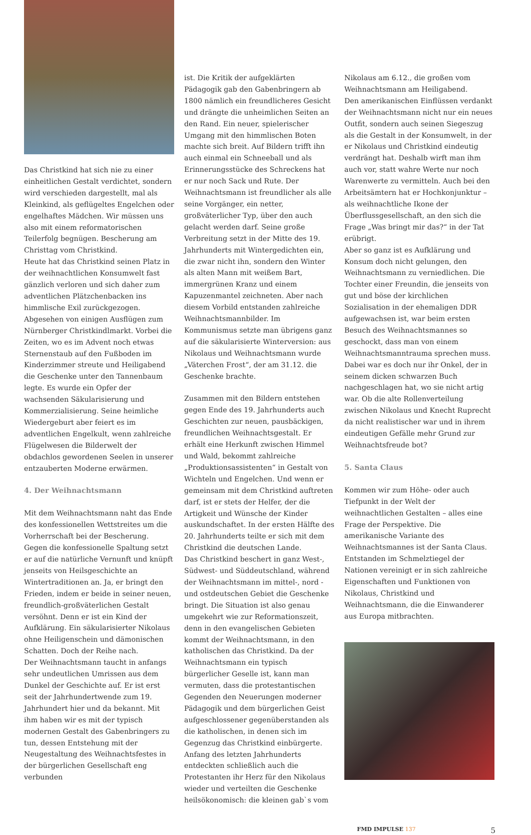Das Christkind hat sich nie zu einer einheitlichen Gestalt verdichtet, sondern wird verschieden dargestellt, mal als Kleinkind, als geflügeltes Engelchen oder engelhaftes Mädchen. Wir müssen uns also mit einem reformatorischen Teilerfolg begnügen. Bescherung am Christtag vom Christkind.
Heute hat das Christkind seinen Platz in der weihnachtlichen Konsumwelt fast gänzlich verloren und sich daher zum adventlichen Plätzchenbacken ins himmlische Exil zurückgezogen. Abgesehen von einigen Ausflügen zum Nürnberger Christkindlmarkt. Vorbei die Zeiten, wo es im Advent noch etwas Sternenstaub auf den Fußboden im Kinderzimmer streute und Heiligabend die Geschenke unter den Tannenbaum legte. Es wurde ein Opfer der wachsenden Säkularisierung und Kommerzialisierung. Seine heimliche Wiedergeburt aber feiert es im adventlichen Engelkult, wenn zahlreiche Flügelwesen die Bilderwelt der obdachlos gewordenen Seelen in unserer entzauberten Moderne erwärmen.
4. Der Weihnachtsmann
Mit dem Weihnachtsmann naht das Ende des konfessionellen Wettstreites um die Vorherrschaft bei der Bescherung. Gegen die konfessionelle Spaltung setzt er auf die natürliche Vernunft und knüpft jenseits von Heilsgeschichte an Wintertraditionen an. Ja, er bringt den Frieden, indem er beide in seiner neuen, freundlich-großväterlichen Gestalt versöhnt. Denn er ist ein Kind der Aufklärung. Ein säkularisierter Nikolaus ohne Heiligenschein und dämonischen Schatten. Doch der Reihe nach.
Der Weihnachtsmann taucht in anfangs sehr undeutlichen Umrissen aus dem Dunkel der Geschichte auf. Er ist erst seit der Jahrhundertwende zum 19. Jahrhundert hier und da bekannt. Mit ihm haben wir es mit der typisch modernen Gestalt des Gabenbringers zu tun, dessen Entstehung mit der Neugestaltung des Weihnachtsfestes in der bürgerlichen Gesellschaft eng verbunden
ist. Die Kritik der aufgeklärten Pädagogik gab den Gabenbringern ab 1800 nämlich ein freundlicheres Gesicht und drängte die unheimlichen Seiten an den Rand. Ein neuer, spielerischer Umgang mit den himmlischen Boten machte sich breit. Auf Bildern trifft ihn auch einmal ein Schneeball und als Erinnerungsstücke des Schreckens hat er nur noch Sack und Rute. Der Weihnachtsmann ist freundlicher als alle seine Vorgänger, ein netter, großväterlicher Typ, über den auch gelacht werden darf. Seine große Verbreitung setzt in der Mitte des 19. Jahrhunderts mit Wintergedichten ein, die zwar nicht ihn, sondern den Winter als alten Mann mit weißem Bart, immergrünen Kranz und einem Kapuzenmantel zeichneten. Aber nach diesem Vorbild entstanden zahlreiche Weihnachtsmannbilder. Im Kommunismus setzte man übrigens ganz auf die säkularisierte Winterversion: aus Nikolaus und Weihnachtsmann wurde „Väterchen Frost“, der am 31.12. die Geschenke brachte.
Zusammen mit den Bildern entstehen gegen Ende des 19. Jahrhunderts auch Geschichten zur neuen, pausbäckigen, freundlichen Weihnachtsgestalt. Er erhält eine Herkunft zwischen Himmel und Wald, bekommt zahlreiche „Produktionsassistenten“ in Gestalt von Wichteln und Engelchen. Und wenn er gemeinsam mit dem Christkind auftreten darf, ist er stets der Helfer, der die Artigkeit und Wünsche der Kinder auskundschaftet. In der ersten Hälfte des 20. Jahrhunderts teilte er sich mit dem Christkind die deutschen Lande.
Das Christkind beschert in ganz West-, Südwest- und Süddeutschland, während der Weihnachtsmann im mittel-, nord - und ostdeutschen Gebiet die Geschenke bringt. Die Situation ist also genau umgekehrt wie zur Reformationszeit, denn in den evangelischen Gebieten kommt der Weihnachtsmann, in den katholischen das Christkind. Da der Weihnachtsmann ein typisch bürgerlicher Geselle ist, kann man vermuten, dass die protestantischen Gegenden den Neuerungen moderner Pädagogik und dem bürgerlichen Geist aufgeschlossener gegenüberstanden als die katholischen, in denen sich im Gegenzug das Christkind einbürgerte. Anfang des letzten Jahrhunderts entdeckten schließlich auch die Protestanten ihr Herz für den Nikolaus wieder und verteilten die Geschenke heilsökonomisch: die kleinen gab`s vom
Nikolaus am 6.12., die großen vom Weihnachtsmann am Heiligabend.
Den amerikanischen Einflüssen verdankt der Weihnachtsmann nicht nur ein neues Outfit, sondern auch seinen Siegeszug als die Gestalt in der Konsumwelt, in der er Nikolaus und Christkind eindeutig verdrängt hat. Deshalb wirft man ihm auch vor, statt wahre Werte nur noch Warenwerte zu vermitteln. Auch bei den Arbeitsämtern hat er Hochkonjunktur – als weihnachtliche Ikone der Überflussgesellschaft, an den sich die Frage „Was bringt mir das?“ in der Tat erübrigt.
Aber so ganz ist es Aufklärung und Konsum doch nicht gelungen, den Weihnachtsmann zu verniedlichen. Die Tochter einer Freundin, die jenseits von gut und böse der kirchlichen Sozialisation in der ehemaligen DDR aufgewachsen ist, war beim ersten Besuch des Weihnachtsmannes so geschockt, dass man von einem Weihnachtsmanntrauma sprechen muss. Dabei war es doch nur ihr Onkel, der in seinem dicken schwarzen Buch nachgeschlagen hat, wo sie nicht artig war. Ob die alte Rollenverteilung zwischen Nikolaus und Knecht Ruprecht da nicht realistischer war und in ihrem eindeutigen Gefälle mehr Grund zur Weihnachtsfreude bot?
5. Santa Claus
Kommen wir zum Höhe- oder auch Tiefpunkt in der Welt der weihnachtlichen Gestalten – alles eine Frage der Perspektive. Die amerikanische Variante des Weihnachtsmannes ist der Santa Claus. Entstanden im Schmelztiegel der Nationen vereinigt er in sich zahlreiche Eigenschaften und Funktionen von Nikolaus, Christkind und Weihnachtsmann, die die Einwanderer aus Europa mitbrachten.
FMD IMPULSE 137 5